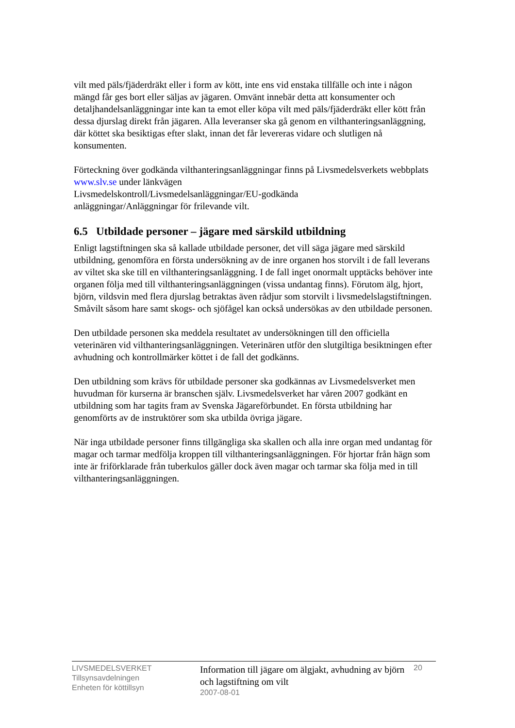vilt med päls/fjäderdräkt eller i form av kött, inte ens vid enstaka tillfälle och inte i någon mängd får ges bort eller säljas av jägaren. Omvänt innebär detta att konsumenter och detaljhandelsanläggningar inte kan ta emot eller köpa vilt med päls/fjäderdräkt eller kött från dessa djurslag direkt från jägaren. Alla leveranser ska gå genom en vilthanteringsanläggning, där köttet ska besiktigas efter slakt, innan det får levereras vidare och slutligen nå konsumenten.
Förteckning över godkända vilthanteringsanläggningar finns på Livsmedelsverkets webbplats www.slv.se under länkvägen
Livsmedelskontroll/Livsmedelsanläggningar/EU-godkända
anläggningar/Anläggningar för frilevande vilt.
6.5 Utbildade personer – jägare med särskild utbildning
Enligt lagstiftningen ska så kallade utbildade personer, det vill säga jägare med särskild utbildning, genomföra en första undersökning av de inre organen hos storvilt i de fall leverans av viltet ska ske till en vilthanteringsanläggning. I de fall inget onormalt upptäcks behöver inte organen följa med till vilthanteringsanläggningen (vissa undantag finns). Förutom älg, hjort, björn, vildsvin med flera djurslag betraktas även rådjur som storvilt i livsmedelslagstiftningen. Småvilt såsom hare samt skogs- och sjöfågel kan också undersökas av den utbildade personen.
Den utbildade personen ska meddela resultatet av undersökningen till den officiella veterinären vid vilthanteringsanläggningen. Veterinären utför den slutgiltiga besiktningen efter avhudning och kontrollmärker köttet i de fall det godkänns.
Den utbildning som krävs för utbildade personer ska godkännas av Livsmedelsverket men huvudman för kurserna är branschen själv. Livsmedelsverket har våren 2007 godkänt en utbildning som har tagits fram av Svenska Jägareförbundet. En första utbildning har genomförts av de instruktörer som ska utbilda övriga jägare.
När inga utbildade personer finns tillgängliga ska skallen och alla inre organ med undantag för magar och tarmar medfölja kroppen till vilthanteringsanläggningen. För hjortar från hägn som inte är friförklarade från tuberkulos gäller dock även magar och tarmar ska följa med in till vilthanteringsanläggningen.
LIVSMEDELSVERKET
Tillsynsavdelningen
Enheten för köttillsyn
Information till jägare om älgjakt, avhudning av björn och lagstiftning om vilt
2007-08-01
20